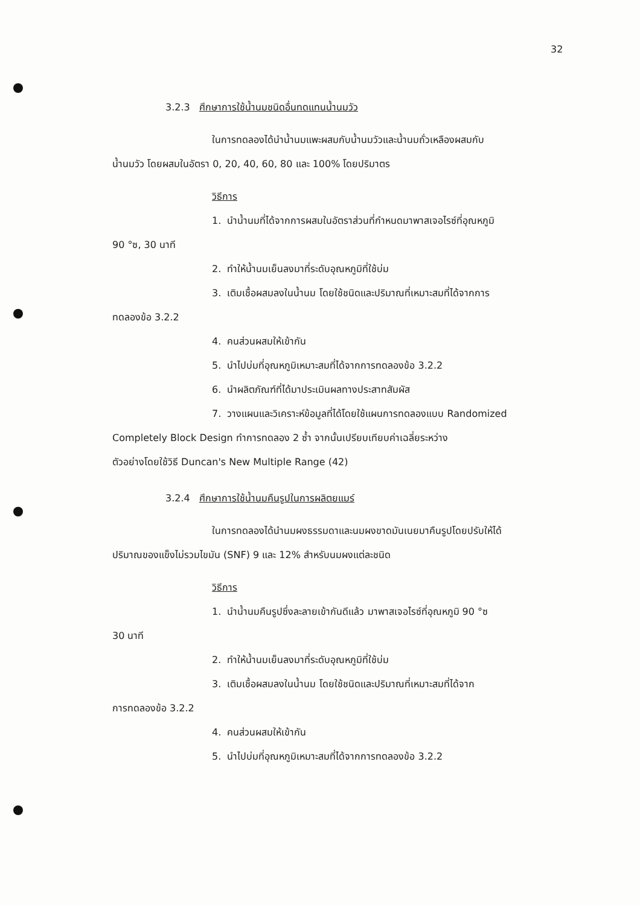32
3.2.3 ศึกษาการใช้น้ำนมชนิดอื่นทดแทนน้ำนมวัว
ในการทดลองได้นำน้ำนมแพะผสมกับน้ำนมวัวและน้ำนมถั่วเหลืองผสมกับ
น้ำนมวัว โดยผสมในอัตรา 0, 20, 40, 60, 80 และ 100% โดยปริมาตร
วิธีการ
1. นำน้ำนมที่ได้จากการผสมในอัตราส่วนที่กำหนดมาพาสเจอไรซ์ที่อุณหภูมิ
90 °ซ, 30 นาที
2. ทำให้น้ำนมเย็นลงมาที่ระดับอุณหภูมิที่ใช้บ่ม
3. เติมเชื้อผสมลงในน้ำนม โดยใช้ชนิดและปริมาณที่เหมาะสมที่ได้จากการ
ทดลองข้อ 3.2.2
4. คนส่วนผสมให้เข้ากัน
5. นำไปบ่มที่อุณหภูมิเหมาะสมที่ได้จากการทดลองข้อ 3.2.2
6. นำผลิตภัณฑ์ที่ได้มาประเมินผลทางประสาทสัมผัส
7. วางแผนและวิเคราะห์ข้อมูลที่ได้โดยใช้แผนการทดลองแบบ Randomized
Completely Block Design ทำการทดลอง 2 ซ้ำ จากนั้นเปรียบเทียบค่าเฉลี่ยระหว่าง
ตัวอย่างโดยใช้วิธี Duncan's New Multiple Range (42)
3.2.4 ศึกษาการใช้น้ำนมคืนรูปในการผลิตยแมร์
ในการทดลองได้นำนมผงธรรมดาและนมผงขาดมันเนยมาคืนรูปโดยปรับให้ได้
ปริมาณของแข็งไม่รวมไขมัน (SNF) 9 และ 12% สำหรับนมผงแต่ละชนิด
วิธีการ
1. นำน้ำนมคืนรูปซึ่งละลายเข้ากันดีแล้ว มาพาสเจอไรซ์ที่อุณหภูมิ 90 °ซ
30 นาที
2. ทำให้น้ำนมเย็นลงมาที่ระดับอุณหภูมิที่ใช้บ่ม
3. เติมเชื้อผสมลงในน้ำนม โดยใช้ชนิดและปริมาณที่เหมาะสมที่ได้จาก
การทดลองข้อ 3.2.2
4. คนส่วนผสมให้เข้ากัน
5. นำไปบ่มที่อุณหภูมิเหมาะสมที่ได้จากการทดลองข้อ 3.2.2